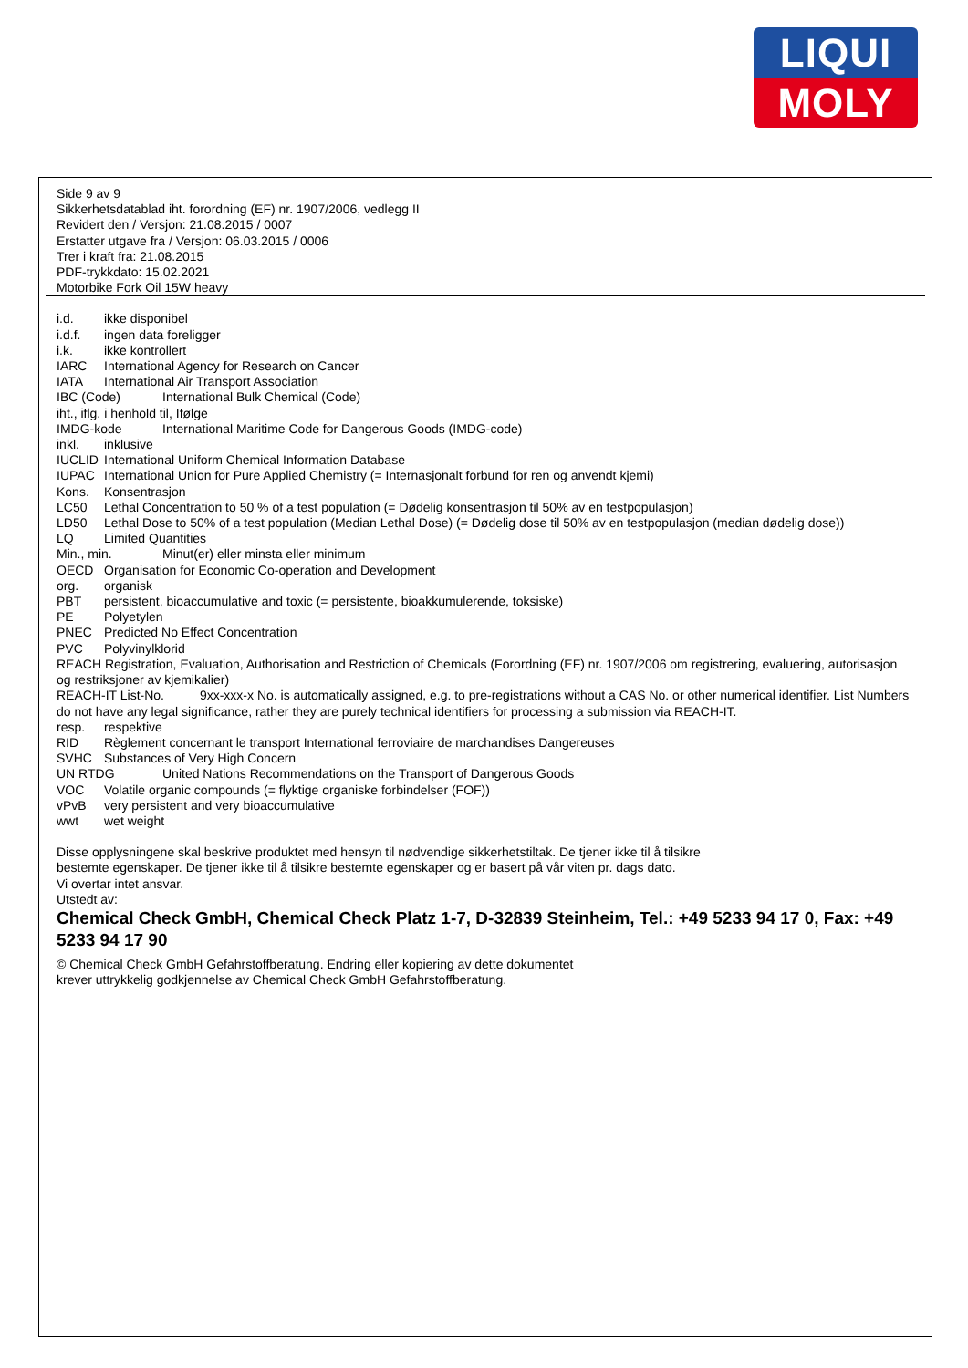LIQUI
MOLY
Side 9 av 9
Sikkerhetsdatablad iht. forordning (EF) nr. 1907/2006, vedlegg II
Revidert den / Versjon: 21.08.2015 / 0007
Erstatter utgave fra / Versjon: 06.03.2015 / 0006
Trer i kraft fra: 21.08.2015
PDF-trykkdato: 15.02.2021
Motorbike Fork Oil 15W heavy
i.d. ikke disponibel
i.d.f. ingen data foreligger
i.k. ikke kontrollert
IARC International Agency for Research on Cancer
IATA International Air Transport Association
IBC (Code) International Bulk Chemical (Code)
iht., iflg. i henhold til, Ifølge
IMDG-kode International Maritime Code for Dangerous Goods (IMDG-code)
inkl. inklusive
IUCLID International Uniform Chemical Information Database
IUPAC International Union for Pure Applied Chemistry (= Internasjonalt forbund for ren og anvendt kjemi)
Kons. Konsentrasjon
LC50 Lethal Concentration to 50 % of a test population (= Dødelig konsentrasjon til 50% av en testpopulasjon)
LD50 Lethal Dose to 50% of a test population (Median Lethal Dose) (= Dødelig dose til 50% av en testpopulasjon (median dødelig dose))
LQ Limited Quantities
Min., min. Minut(er) eller minsta eller minimum
OECD Organisation for Economic Co-operation and Development
org. organisk
PBT persistent, bioaccumulative and toxic (= persistente, bioakkumulerende, toksiske)
PE Polyetylen
PNEC Predicted No Effect Concentration
PVC Polyvinylklorid
REACH Registration, Evaluation, Authorisation and Restriction of Chemicals (Forordning (EF) nr. 1907/2006 om registrering, evaluering, autorisasjon og restriksjoner av kjemikalier)
REACH-IT List-No. 9xx-xxx-x No. is automatically assigned, e.g. to pre-registrations without a CAS No. or other numerical identifier. List Numbers do not have any legal significance, rather they are purely technical identifiers for processing a submission via REACH-IT.
resp. respektive
RID Règlement concernant le transport International ferroviaire de marchandises Dangereuses
SVHC Substances of Very High Concern
UN RTDG United Nations Recommendations on the Transport of Dangerous Goods
VOC Volatile organic compounds (= flyktige organiske forbindelser (FOF))
vPvB very persistent and very bioaccumulative
wwt wet weight
Disse opplysningene skal beskrive produktet med hensyn til nødvendige sikkerhetstiltak. De tjener ikke til å tilsikre
bestemte egenskaper. De tjener ikke til å tilsikre bestemte egenskaper og er basert på vår viten pr. dags dato.
Vi overtar intet ansvar.
Utstedt av:
Chemical Check GmbH, Chemical Check Platz 1-7, D-32839 Steinheim, Tel.: +49 5233 94 17 0, Fax: +49 5233 94 17 90
© Chemical Check GmbH Gefahrstoffberatung. Endring eller kopiering av dette dokumentet
krever uttrykkelig godkjennelse av Chemical Check GmbH Gefahrstoffberatung.